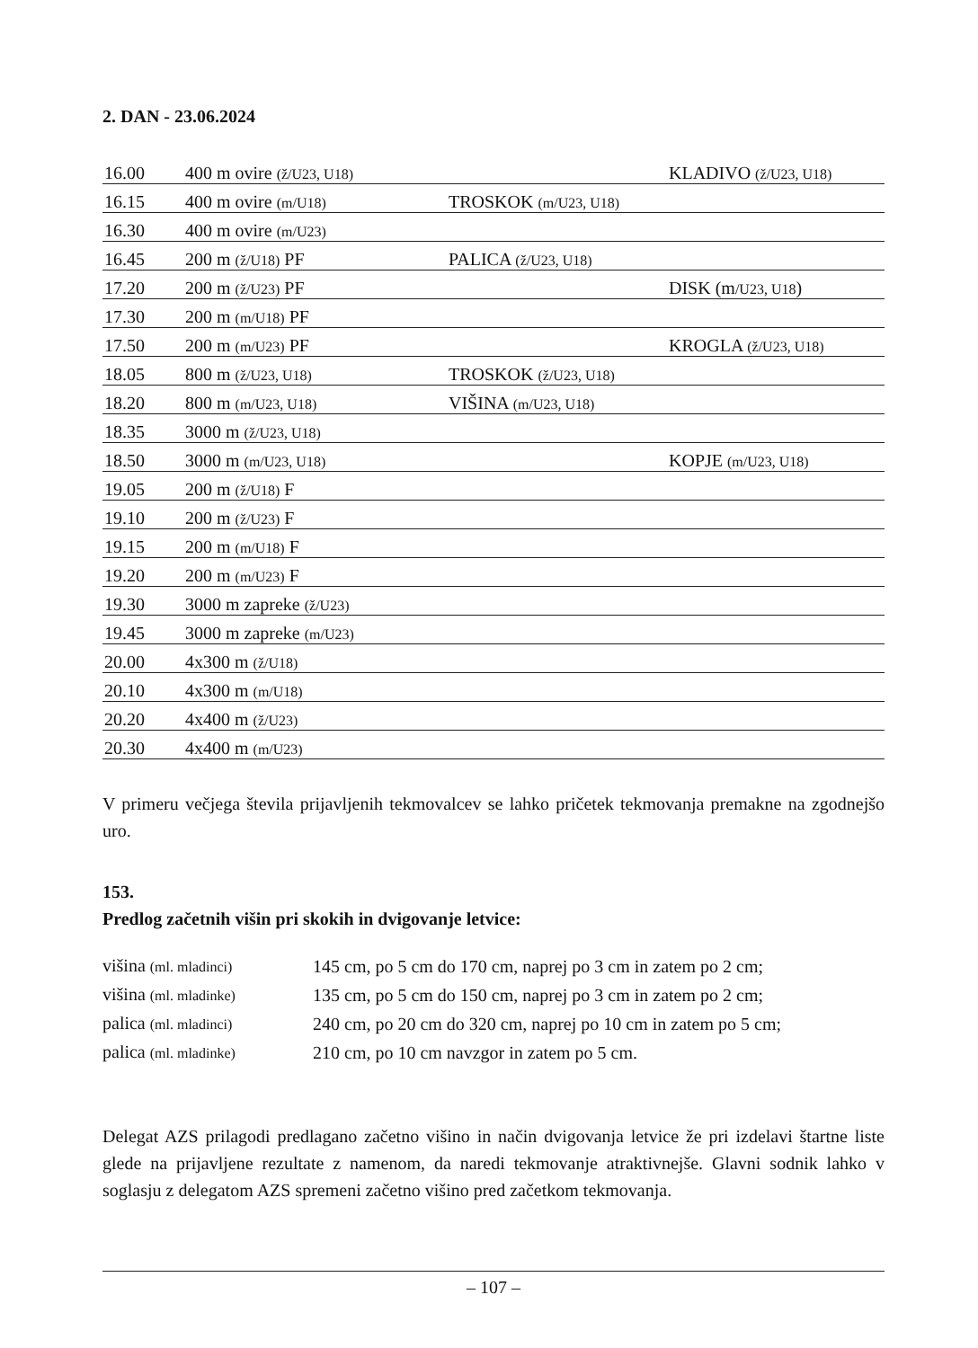2. DAN - 23.06.2024
| 16.00 | 400 m ovire (ž/U23, U18) | | KLADIVO (ž/U23, U18) |
| 16.15 | 400 m ovire (m/U18) | TROSKOK (m/U23, U18) | |
| 16.30 | 400 m ovire (m/U23) | | |
| 16.45 | 200 m (ž/U18) PF | PALICA (ž/U23, U18) | |
| 17.20 | 200 m (ž/U23) PF | | DISK (m /U23, U18 ) |
| 17.30 | 200 m (m/U18) PF | | |
| 17.50 | 200 m (m/U23) PF | | KROGLA (ž/U23, U18) |
| 18.05 | 800 m (ž/U23, U18) | TROSKOK (ž/U23, U18) | |
| 18.20 | 800 m (m/U23, U18) | VIŠINA (m/U23, U18) | |
| 18.35 | 3000 m (ž/U23, U18) | | |
| 18.50 | 3000 m (m/U23, U18) | | KOPJE (m/U23, U18) |
| 19.05 | 200 m (ž/U18) F | | |
| 19.10 | 200 m (ž/U23) F | | |
| 19.15 | 200 m (m/U18) F | | |
| 19.20 | 200 m (m/U23) F | | |
| 19.30 | 3000 m zapreke (ž/U23) | | |
| 19.45 | 3000 m zapreke (m/U23) | | |
| 20.00 | 4x300 m (ž/U18) | | |
| 20.10 | 4x300 m (m/U18) | | |
| 20.20 | 4x400 m (ž/U23) | | |
| 20.30 | 4x400 m (m/U23) | | |
V primeru večjega števila prijavljenih tekmovalcev se lahko pričetek tekmovanja premakne na zgodnejšo uro.
153.
Predlog začetnih višin pri skokih in dvigovanje letvice:
| višina (ml. mladinci) | 145 cm, po 5 cm do 170 cm, naprej po 3 cm in zatem po 2 cm; |
| višina (ml. mladinke) | 135 cm, po 5 cm do 150 cm, naprej po 3 cm in zatem po 2 cm; |
| palica (ml. mladinci) | 240 cm, po 20 cm do 320 cm, naprej po 10 cm in zatem po 5 cm; |
| palica (ml. mladinke) | 210 cm, po 10 cm navzgor in zatem po 5 cm. |
Delegat AZS prilagodi predlagano začetno višino in način dvigovanja letvice že pri izdelavi štartne liste glede na prijavljene rezultate z namenom, da naredi tekmovanje atraktivnejše. Glavni sodnik lahko v soglasju z delegatom AZS spremeni začetno višino pred začetkom tekmovanja.
– 107 –